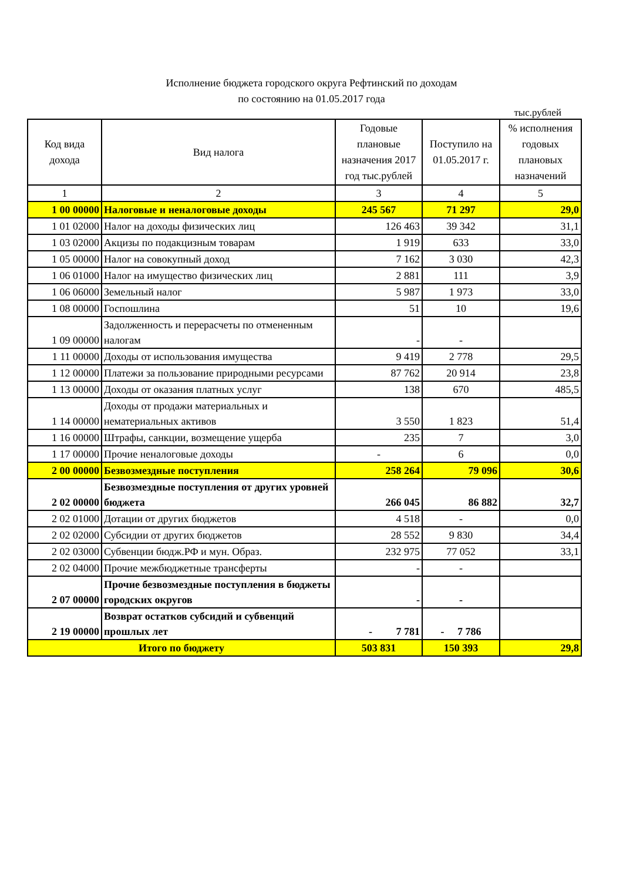Исполнение бюджета городского округа Рефтинский по доходам
по состоянию на 01.05.2017 года
тыс.рублей
| Код вида дохода | Вид налога | Годовые плановые назначения 2017 год тыс.рублей | Поступило на 01.05.2017 г. | % исполнения годовых плановых назначений |
| --- | --- | --- | --- | --- |
| 1 | 2 | 3 | 4 | 5 |
| 1 00 00000 | Налоговые и неналоговые доходы | 245 567 | 71 297 | 29,0 |
| 1 01 02000 | Налог на доходы физических лиц | 126 463 | 39 342 | 31,1 |
| 1 03 02000 | Акцизы по подакцизным товарам | 1 919 | 633 | 33,0 |
| 1 05 00000 | Налог на совокупный доход | 7 162 | 3 030 | 42,3 |
| 1 06 01000 | Налог на имущество физических лиц | 2 881 | 111 | 3,9 |
| 1 06 06000 | Земельный налог | 5 987 | 1 973 | 33,0 |
| 1 08 00000 | Госпошлина | 51 | 10 | 19,6 |
| 1 09 00000 | Задолженность и перерасчеты по отмененным налогам | - | - | |
| 1 11 00000 | Доходы от использования имущества | 9 419 | 2 778 | 29,5 |
| 1 12 00000 | Платежи за пользование природными ресурсами | 87 762 | 20 914 | 23,8 |
| 1 13 00000 | Доходы от оказания платных услуг | 138 | 670 | 485,5 |
| 1 14 00000 | Доходы от продажи материальных и нематериальных активов | 3 550 | 1 823 | 51,4 |
| 1 16 00000 | Штрафы, санкции, возмещение ущерба | 235 | 7 | 3,0 |
| 1 17 00000 | Прочие неналоговые доходы | - | 6 | 0,0 |
| 2 00 00000 | Безвозмездные поступления | 258 264 | 79 096 | 30,6 |
| 2 02 00000 | Безвозмездные поступления от других уровней бюджета | 266 045 | 86 882 | 32,7 |
| 2 02 01000 | Дотации от других бюджетов | 4 518 | - | 0,0 |
| 2 02 02000 | Субсидии от других бюджетов | 28 552 | 9 830 | 34,4 |
| 2 02 03000 | Субвенции бюдж.РФ и мун. Образ. | 232 975 | 77 052 | 33,1 |
| 2 02 04000 | Прочие межбюджетные трансферты | - | - | |
| 2 07 00000 | Прочие безвозмездные поступления в бюджеты городских округов | - | - | |
| 2 19 00000 | Возврат остатков субсидий и субвенций прошлых лет | - 7 781 | - 7 786 | |
| Итого по бюджету | | 503 831 | 150 393 | 29,8 |